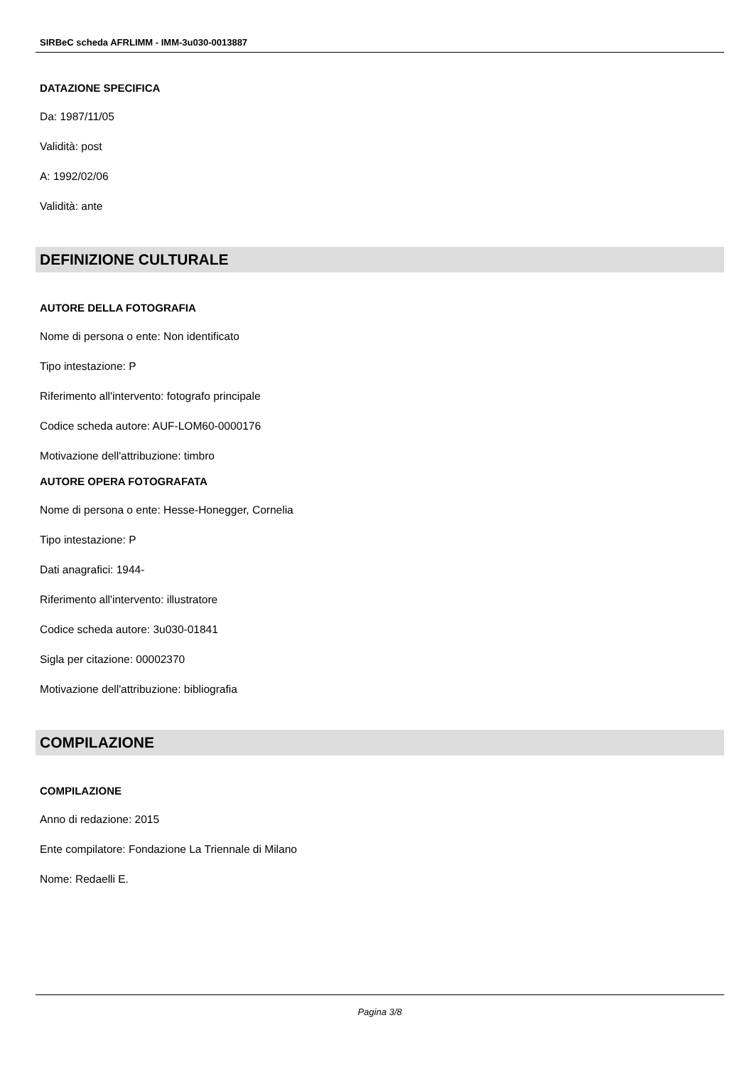SIRBeC scheda AFRLIMM - IMM-3u030-0013887
DATAZIONE SPECIFICA
Da: 1987/11/05
Validità: post
A: 1992/02/06
Validità: ante
DEFINIZIONE CULTURALE
AUTORE DELLA FOTOGRAFIA
Nome di persona o ente: Non identificato
Tipo intestazione: P
Riferimento all'intervento: fotografo principale
Codice scheda autore: AUF-LOM60-0000176
Motivazione dell'attribuzione: timbro
AUTORE OPERA FOTOGRAFATA
Nome di persona o ente: Hesse-Honegger, Cornelia
Tipo intestazione: P
Dati anagrafici: 1944-
Riferimento all'intervento: illustratore
Codice scheda autore: 3u030-01841
Sigla per citazione: 00002370
Motivazione dell'attribuzione: bibliografia
COMPILAZIONE
COMPILAZIONE
Anno di redazione: 2015
Ente compilatore: Fondazione La Triennale di Milano
Nome: Redaelli E.
Pagina 3/8